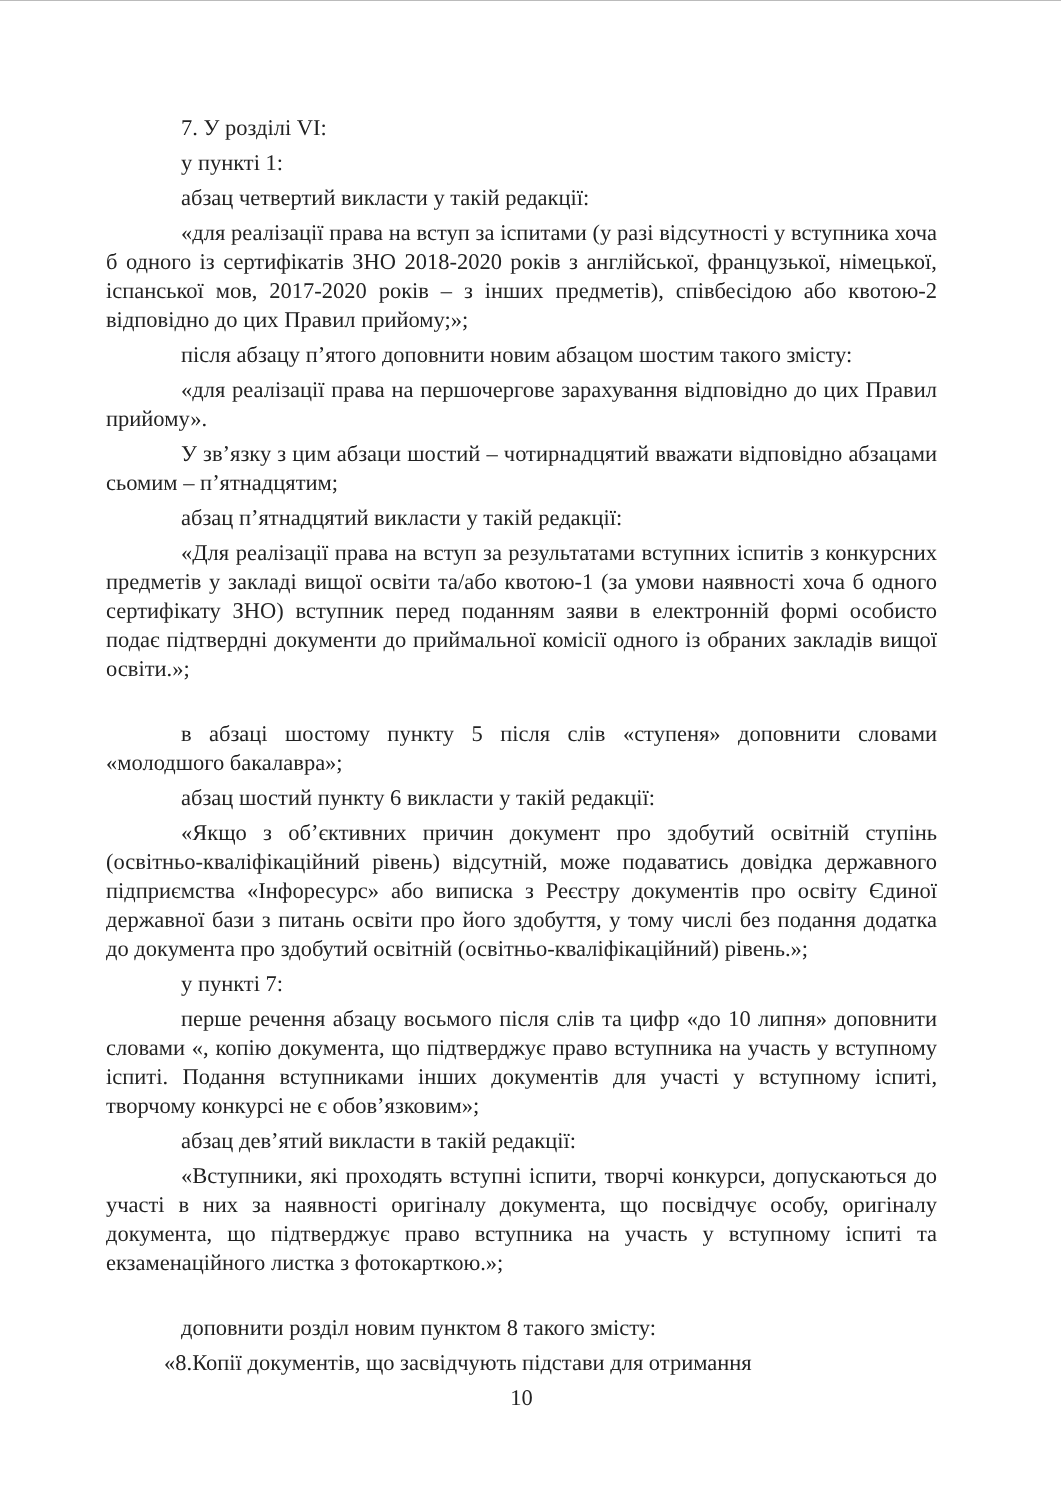7. У розділі VI:
у пункті 1:
абзац четвертий викласти у такій редакції:
«для реалізації права на вступ за іспитами (у разі відсутності у вступника хоча б одного із сертифікатів ЗНО 2018-2020 років з англійської, французької, німецької, іспанської мов, 2017-2020 років – з інших предметів), співбесідою або квотою-2 відповідно до цих Правил прийому;»;
після абзацу п’ятого доповнити новим абзацом шостим такого змісту:
«для реалізації права на першочергове зарахування відповідно до цих Правил прийому».
У зв’язку з цим абзаци шостий – чотирнадцятий вважати відповідно абзацами сьомим – п’ятнадцятим;
абзац п’ятнадцятий викласти у такій редакції:
«Для реалізації права на вступ за результатами вступних іспитів з конкурсних предметів у закладі вищої освіти та/або квотою-1 (за умови наявності хоча б одного сертифікату ЗНО) вступник перед поданням заяви в електронній формі особисто подає підтвердні документи до приймальної комісії одного із обраних закладів вищої освіти.»;
в абзаці шостому пункту 5 після слів «ступеня» доповнити словами «молодшого бакалавра»;
абзац шостий пункту 6 викласти у такій редакції:
«Якщо з об’єктивних причин документ про здобутий освітній ступінь (освітньо-кваліфікаційний рівень) відсутній, може подаватись довідка державного підприємства «Інфоресурс» або виписка з Реєстру документів про освіту Єдиної державної бази з питань освіти про його здобуття, у тому числі без подання додатка до документа про здобутий освітній (освітньо-кваліфікаційний) рівень.»;
у пункті 7:
перше речення абзацу восьмого після слів та цифр «до 10 липня» доповнити словами «, копію документа, що підтверджує право вступника на участь у вступному іспиті. Подання вступниками інших документів для участі у вступному іспиті, творчому конкурсі не є обов’язковим»;
абзац дев’ятий викласти в такій редакції:
«Вступники, які проходять вступні іспити, творчі конкурси, допускаються до участі в них за наявності оригіналу документа, що посвідчує особу, оригіналу документа, що підтверджує право вступника на участь у вступному іспиті та екзаменаційного листка з фотокарткою.»;
доповнити розділ новим пунктом 8 такого змісту:
«8.Копії документів, що засвідчують підстави для отримання
10